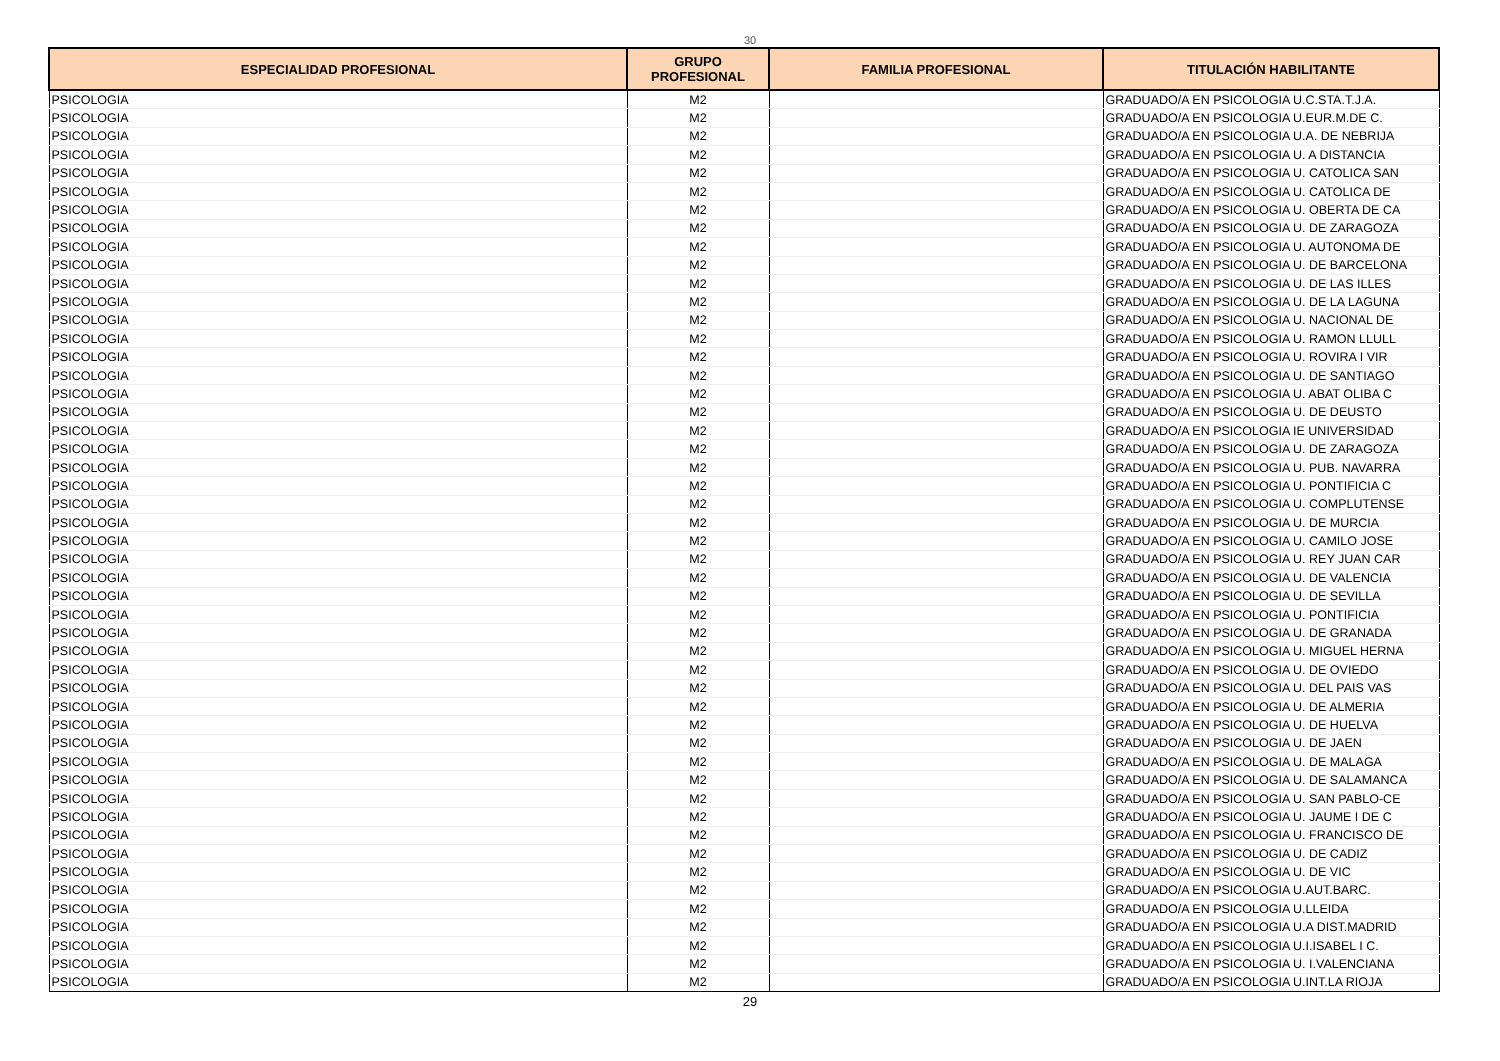30
| ESPECIALIDAD PROFESIONAL | GRUPO PROFESIONAL | FAMILIA PROFESIONAL | TITULACIÓN HABILITANTE |
| --- | --- | --- | --- |
| PSICOLOGIA | M2 | | GRADUADO/A EN PSICOLOGIA U.C.STA.T.J.A. |
| PSICOLOGIA | M2 | | GRADUADO/A EN PSICOLOGIA U.EUR.M.DE C. |
| PSICOLOGIA | M2 | | GRADUADO/A EN PSICOLOGIA U.A. DE NEBRIJA |
| PSICOLOGIA | M2 | | GRADUADO/A EN PSICOLOGIA U. A DISTANCIA |
| PSICOLOGIA | M2 | | GRADUADO/A EN PSICOLOGIA U. CATOLICA SAN |
| PSICOLOGIA | M2 | | GRADUADO/A EN PSICOLOGIA U. CATOLICA DE |
| PSICOLOGIA | M2 | | GRADUADO/A EN PSICOLOGIA U. OBERTA DE CA |
| PSICOLOGIA | M2 | | GRADUADO/A EN PSICOLOGIA U. DE ZARAGOZA |
| PSICOLOGIA | M2 | | GRADUADO/A EN PSICOLOGIA U. AUTONOMA DE |
| PSICOLOGIA | M2 | | GRADUADO/A EN PSICOLOGIA U. DE BARCELONA |
| PSICOLOGIA | M2 | | GRADUADO/A EN PSICOLOGIA U. DE LAS ILLES |
| PSICOLOGIA | M2 | | GRADUADO/A EN PSICOLOGIA U. DE LA LAGUNA |
| PSICOLOGIA | M2 | | GRADUADO/A EN PSICOLOGIA U. NACIONAL DE |
| PSICOLOGIA | M2 | | GRADUADO/A EN PSICOLOGIA U. RAMON LLULL |
| PSICOLOGIA | M2 | | GRADUADO/A EN PSICOLOGIA U. ROVIRA I VIR |
| PSICOLOGIA | M2 | | GRADUADO/A EN PSICOLOGIA U. DE SANTIAGO |
| PSICOLOGIA | M2 | | GRADUADO/A EN PSICOLOGIA U. ABAT OLIBA C |
| PSICOLOGIA | M2 | | GRADUADO/A EN PSICOLOGIA U. DE DEUSTO |
| PSICOLOGIA | M2 | | GRADUADO/A EN PSICOLOGIA IE UNIVERSIDAD |
| PSICOLOGIA | M2 | | GRADUADO/A EN PSICOLOGIA U. DE ZARAGOZA |
| PSICOLOGIA | M2 | | GRADUADO/A EN PSICOLOGIA U. PUB. NAVARRA |
| PSICOLOGIA | M2 | | GRADUADO/A EN PSICOLOGIA U. PONTIFICIA C |
| PSICOLOGIA | M2 | | GRADUADO/A EN PSICOLOGIA U. COMPLUTENSE |
| PSICOLOGIA | M2 | | GRADUADO/A EN PSICOLOGIA U. DE MURCIA |
| PSICOLOGIA | M2 | | GRADUADO/A EN PSICOLOGIA U. CAMILO JOSE |
| PSICOLOGIA | M2 | | GRADUADO/A EN PSICOLOGIA U. REY JUAN CAR |
| PSICOLOGIA | M2 | | GRADUADO/A EN PSICOLOGIA U. DE VALENCIA |
| PSICOLOGIA | M2 | | GRADUADO/A EN PSICOLOGIA U. DE SEVILLA |
| PSICOLOGIA | M2 | | GRADUADO/A EN PSICOLOGIA U. PONTIFICIA |
| PSICOLOGIA | M2 | | GRADUADO/A EN PSICOLOGIA U. DE GRANADA |
| PSICOLOGIA | M2 | | GRADUADO/A EN PSICOLOGIA U. MIGUEL HERNA |
| PSICOLOGIA | M2 | | GRADUADO/A EN PSICOLOGIA U. DE OVIEDO |
| PSICOLOGIA | M2 | | GRADUADO/A EN PSICOLOGIA U. DEL PAIS VAS |
| PSICOLOGIA | M2 | | GRADUADO/A EN PSICOLOGIA U. DE ALMERIA |
| PSICOLOGIA | M2 | | GRADUADO/A EN PSICOLOGIA U. DE HUELVA |
| PSICOLOGIA | M2 | | GRADUADO/A EN PSICOLOGIA U. DE JAEN |
| PSICOLOGIA | M2 | | GRADUADO/A EN PSICOLOGIA U. DE MALAGA |
| PSICOLOGIA | M2 | | GRADUADO/A EN PSICOLOGIA U. DE SALAMANCA |
| PSICOLOGIA | M2 | | GRADUADO/A EN PSICOLOGIA U. SAN PABLO-CE |
| PSICOLOGIA | M2 | | GRADUADO/A EN PSICOLOGIA U. JAUME I DE C |
| PSICOLOGIA | M2 | | GRADUADO/A EN PSICOLOGIA U. FRANCISCO DE |
| PSICOLOGIA | M2 | | GRADUADO/A EN PSICOLOGIA U. DE CADIZ |
| PSICOLOGIA | M2 | | GRADUADO/A EN PSICOLOGIA U. DE VIC |
| PSICOLOGIA | M2 | | GRADUADO/A EN PSICOLOGIA U.AUT.BARC. |
| PSICOLOGIA | M2 | | GRADUADO/A EN PSICOLOGIA U.LLEIDA |
| PSICOLOGIA | M2 | | GRADUADO/A EN PSICOLOGIA U.A DIST.MADRID |
| PSICOLOGIA | M2 | | GRADUADO/A EN PSICOLOGIA U.I.ISABEL I C. |
| PSICOLOGIA | M2 | | GRADUADO/A EN PSICOLOGIA U. I.VALENCIANA |
| PSICOLOGIA | M2 | | GRADUADO/A EN PSICOLOGIA U.INT.LA RIOJA |
29